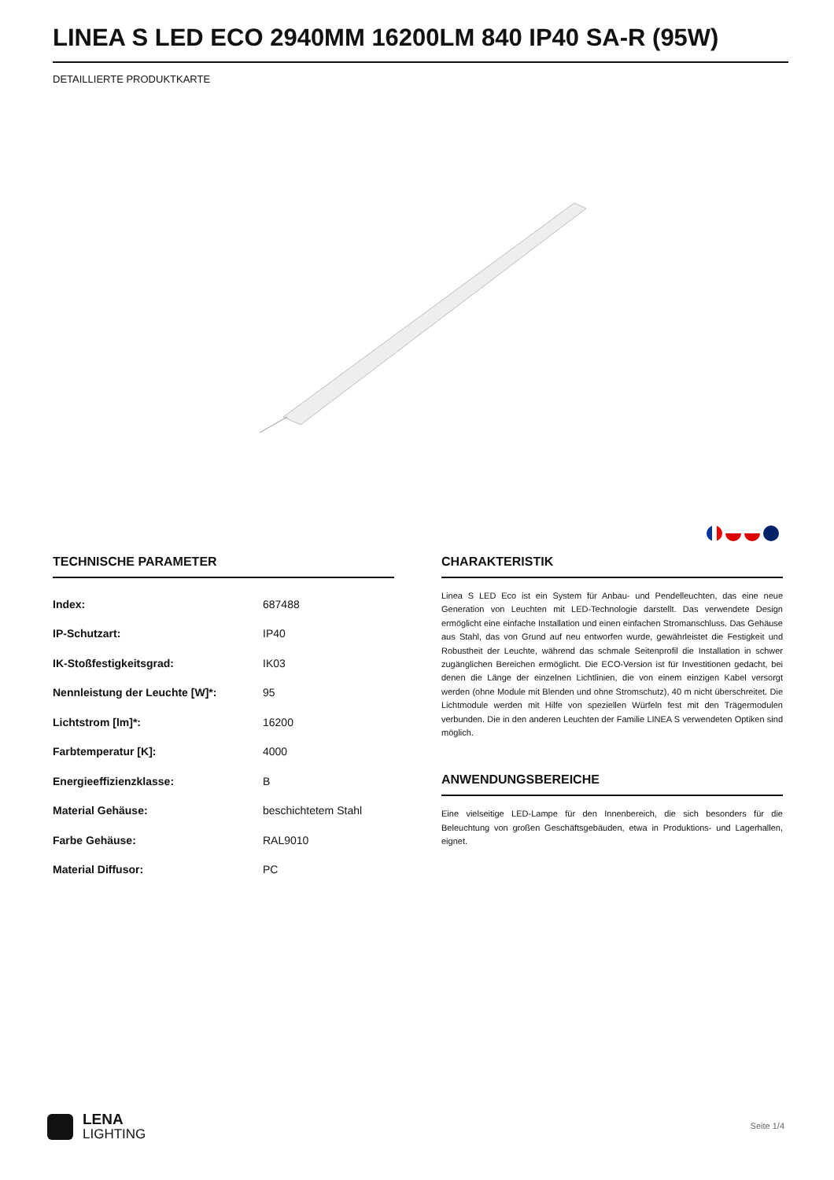LINEA S LED ECO 2940MM 16200LM 840 IP40 SA-R (95W)
DETAILLIERTE PRODUKTKARTE
TECHNISCHE PARAMETER
| Index: | 687488 |
| IP-Schutzart: | IP40 |
| IK-Stoßfestigkeitsgrad: | IK03 |
| Nennleistung der Leuchte [W]*: | 95 |
| Lichtstrom [lm]*: | 16200 |
| Farbtemperatur [K]: | 4000 |
| Energieeffizienzklasse: | B |
| Material Gehäuse: | beschichtetem Stahl |
| Farbe Gehäuse: | RAL9010 |
| Material Diffusor: | PC |
CHARAKTERISTIK
Linea S LED Eco ist ein System für Anbau- und Pendelleuchten, das eine neue Generation von Leuchten mit LED-Technologie darstellt. Das verwendete Design ermöglicht eine einfache Installation und einen einfachen Stromanschluss. Das Gehäuse aus Stahl, das von Grund auf neu entworfen wurde, gewährleistet die Festigkeit und Robustheit der Leuchte, während das schmale Seitenprofil die Installation in schwer zugänglichen Bereichen ermöglicht. Die ECO-Version ist für Investitionen gedacht, bei denen die Länge der einzelnen Lichtlinien, die von einem einzigen Kabel versorgt werden (ohne Module mit Blenden und ohne Stromschutz), 40 m nicht überschreitet. Die Lichtmodule werden mit Hilfe von speziellen Würfeln fest mit den Trägermodulen verbunden. Die in den anderen Leuchten der Familie LINEA S verwendeten Optiken sind möglich.
ANWENDUNGSBEREICHE
Eine vielseitige LED-Lampe für den Innenbereich, die sich besonders für die Beleuchtung von großen Geschäftsgebäuden, etwa in Produktions- und Lagerhallen, eignet.
LENA
LIGHTING
Seite 1/4